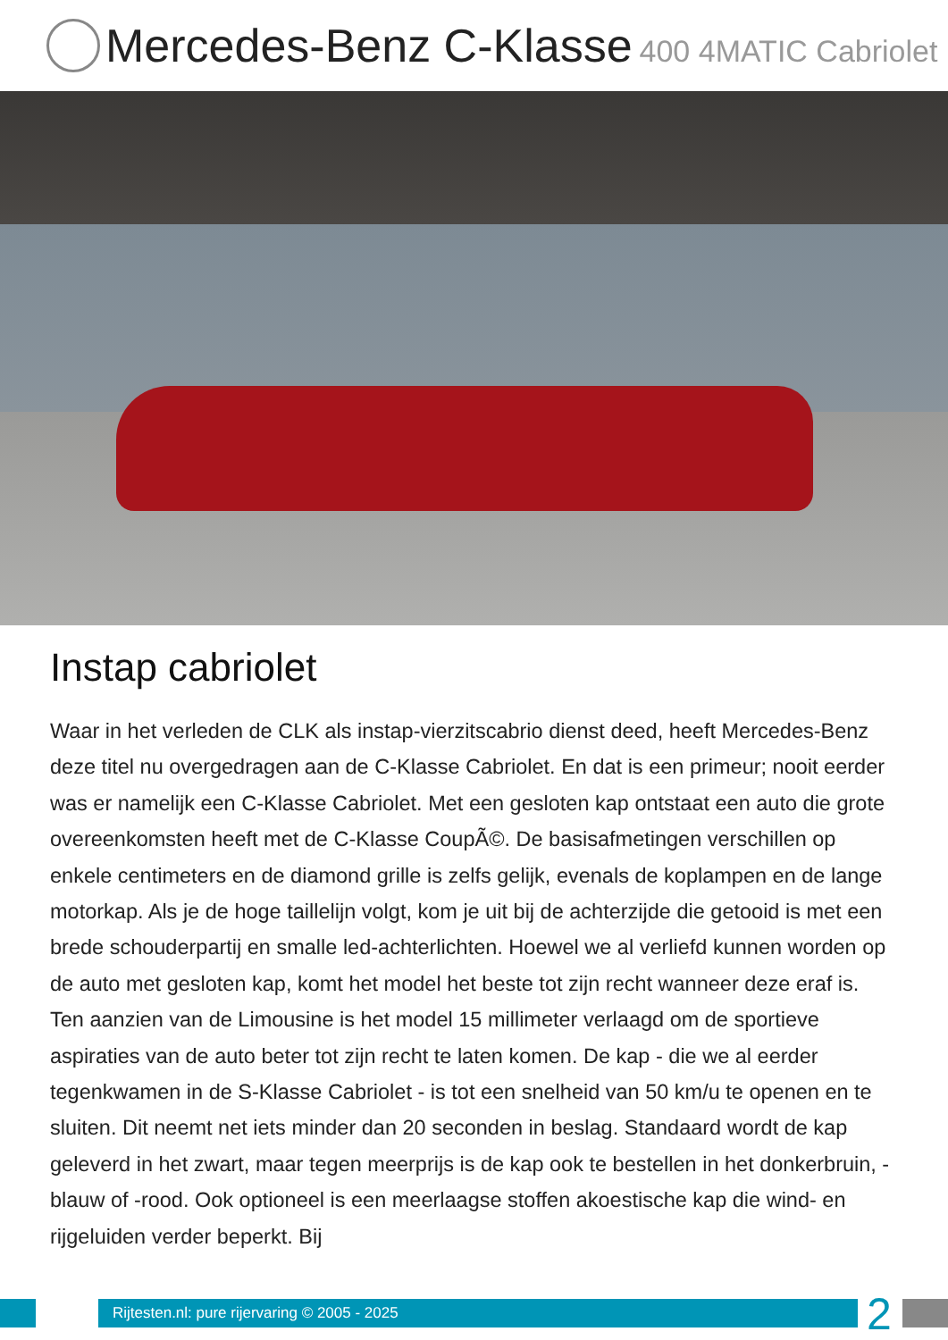Mercedes-Benz C-Klasse 400 4MATIC Cabriolet
Instap cabriolet
Waar in het verleden de CLK als instap-vierzitscabrio dienst deed, heeft Mercedes-Benz deze titel nu overgedragen aan de C-Klasse Cabriolet. En dat is een primeur; nooit eerder was er namelijk een C-Klasse Cabriolet. Met een gesloten kap ontstaat een auto die grote overeenkomsten heeft met de C-Klasse CoupÃ©. De basisafmetingen verschillen op enkele centimeters en de diamond grille is zelfs gelijk, evenals de koplampen en de lange motorkap. Als je de hoge taillelijn volgt, kom je uit bij de achterzijde die getooid is met een brede schouderpartij en smalle led-achterlichten. Hoewel we al verliefd kunnen worden op de auto met gesloten kap, komt het model het beste tot zijn recht wanneer deze eraf is. Ten aanzien van de Limousine is het model 15 millimeter verlaagd om de sportieve aspiraties van de auto beter tot zijn recht te laten komen. De kap - die we al eerder tegenkwamen in de S-Klasse Cabriolet - is tot een snelheid van 50 km/u te openen en te sluiten. Dit neemt net iets minder dan 20 seconden in beslag. Standaard wordt de kap geleverd in het zwart, maar tegen meerprijs is de kap ook te bestellen in het donkerbruin, -blauw of -rood. Ook optioneel is een meerlaagse stoffen akoestische kap die wind- en rijgeluiden verder beperkt. Bij
Rijtesten.nl: pure rijervaring © 2005 - 2025
2